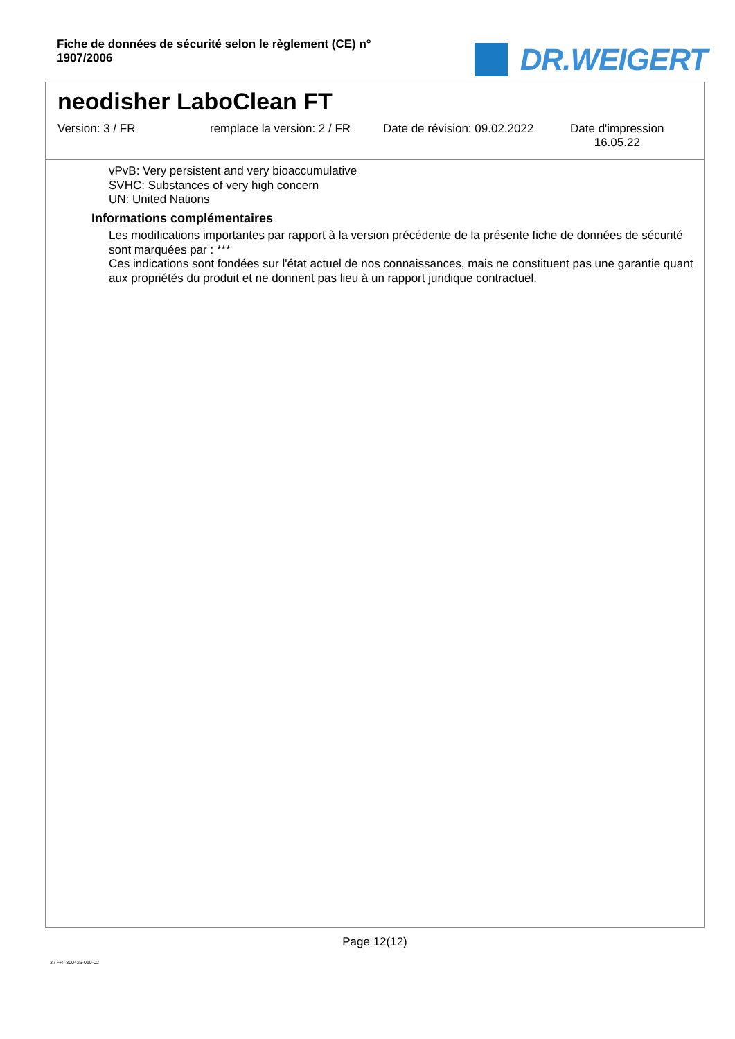Fiche de données de sécurité selon le règlement (CE) n° 1907/2006
DR.WEIGERT
neodisher LaboClean FT
Version: 3 / FR remplace la version: 2 / FR
Date de révision: 09.02.2022
Date d'impression
16.05.22
vPvB: Very persistent and very bioaccumulative
SVHC: Substances of very high concern
UN: United Nations
Informations complémentaires
Les modifications importantes par rapport à la version précédente de la présente fiche de données de sécurité sont marquées par : ***
Ces indications sont fondées sur l'état actuel de nos connaissances, mais ne constituent pas une garantie quant aux propriétés du produit et ne donnent pas lieu à un rapport juridique contractuel.
Page 12(12)
3 / FR- 800426-010-02